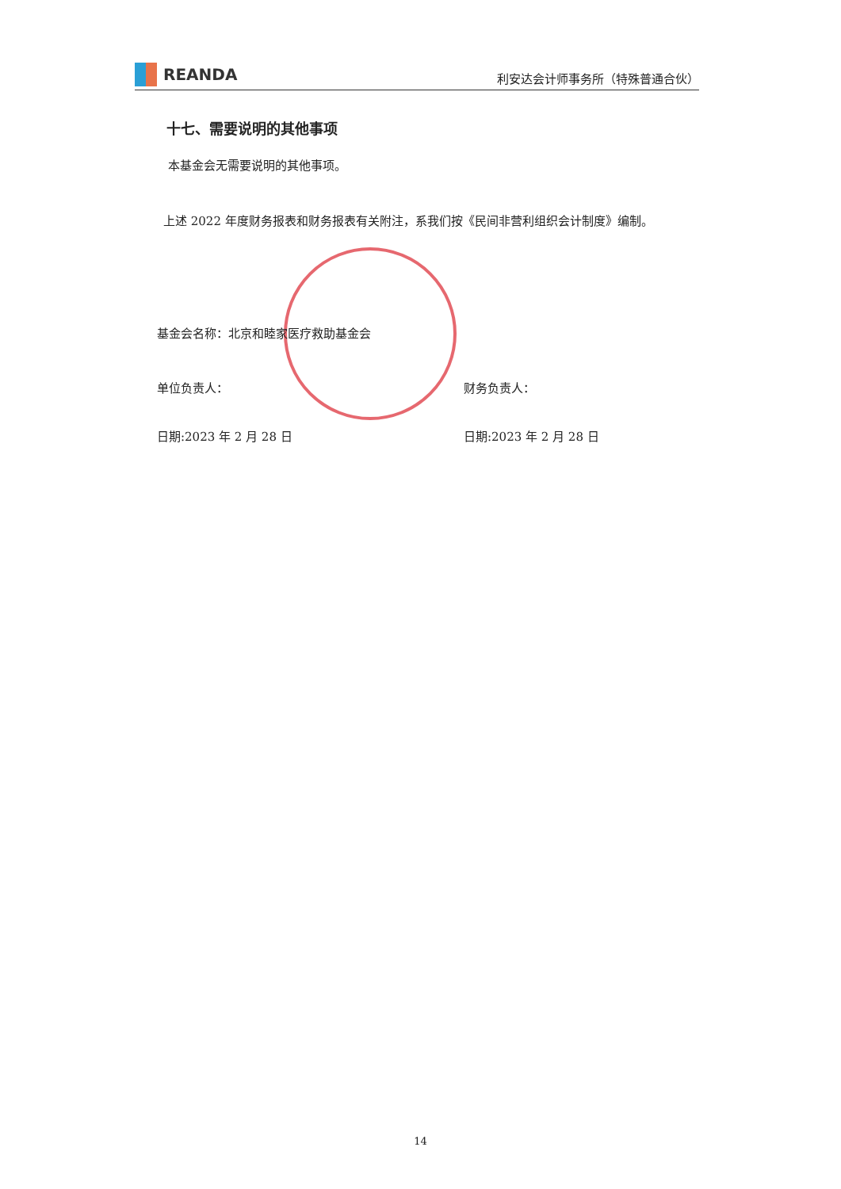REANDA
利安达会计师事务所（特殊普通合伙）
十七、需要说明的其他事项
本基金会无需要说明的其他事项。
上述 2022 年度财务报表和财务报表有关附注，系我们按《民间非营利组织会计制度》编制。
基金会名称：北京和睦家医疗救助基金会
单位负责人： 财务负责人：
日期:2023 年 2 月 28 日 日期:2023 年 2 月 28 日
14